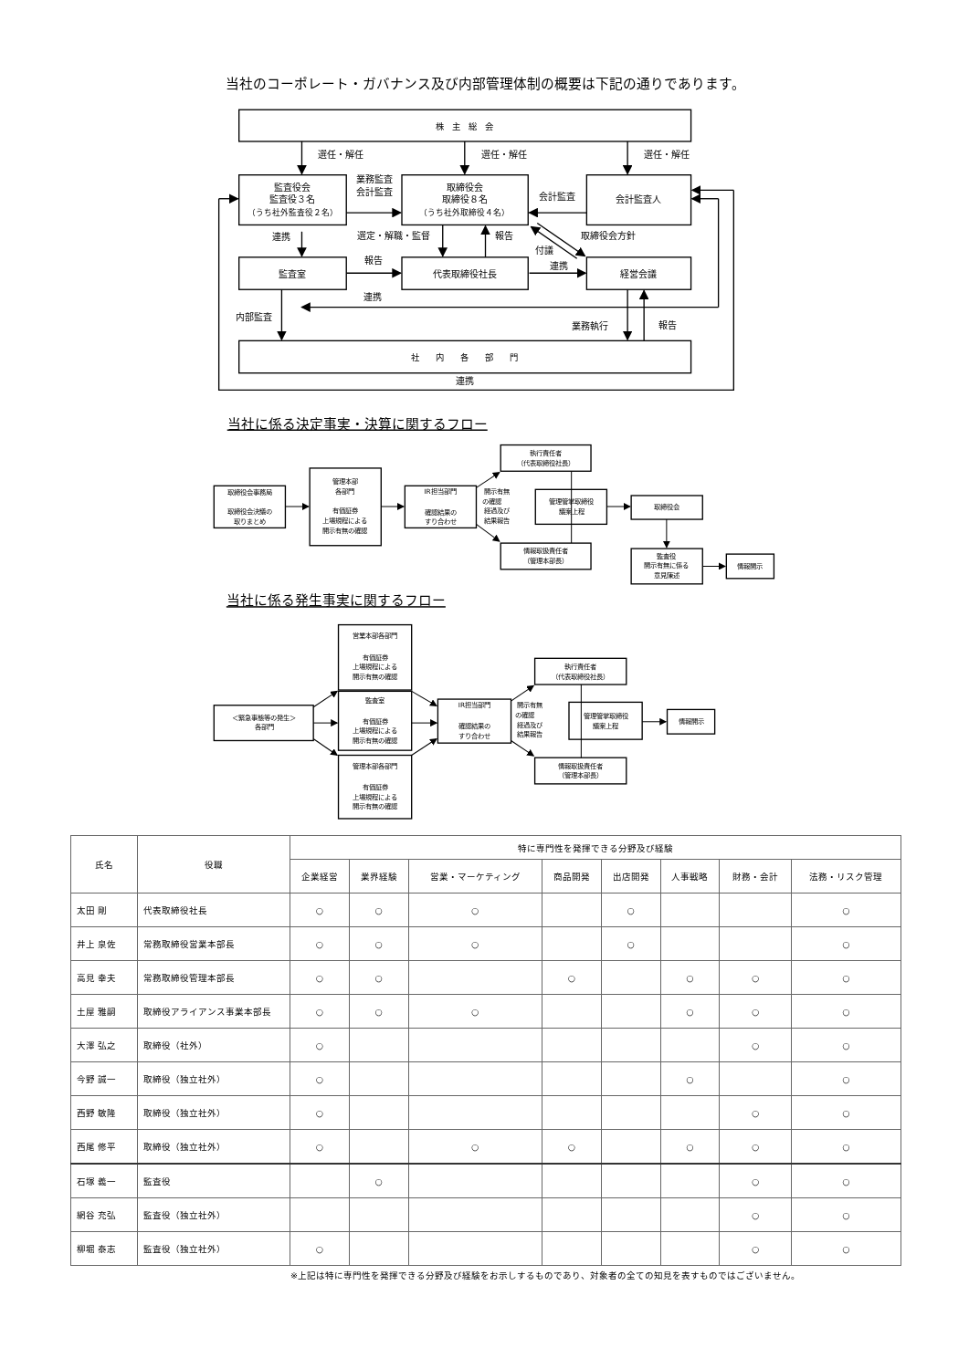株　主　総　会
選任・解任
選任・解任
選任・解任
監査役会
監査役３名
（うち社外監査役２名）
業務監査
会計監査
取締役会
取締役８名
（うち社外取締役４名）
会計監査
会計監査人
連携
選定・解職・監督
報告
取締役会方針
付議
報告
連携
監査室
代表取締役社長
経営会議
連携
内部監査
業務執行
報告
社　　内　　各　　部　　門
連携
当社のコーポレート・ガバナンス及び内部管理体制の概要は下記の通りであります。
当社に係る決定事実・決算に関するフロー
取締役会事務局
取締役会決議の
取りまとめ
管理本部
各部門
有価証券
上場規程による
開示有無の確認
IR担当部門
確認結果の
すり合わせ
開示有無
の確認
経過及び
結果報告
執行責任者
（代表取締役社長）
管理管掌取締役
議案上程
情報取扱責任者
（管理本部長）
取締役会
監査役
開示有無に係る
意見陳述
情報開示
当社に係る発生事実に関するフロー
＜緊急事態等の発生＞
各部門
営業本部各部門
有価証券
上場規程による
開示有無の確認
監査室
有価証券
上場規程による
開示有無の確認
管理本部各部門
有価証券
上場規程による
開示有無の確認
IR担当部門
確認結果の
すり合わせ
開示有無
の確認
経過及び
結果報告
執行責任者
（代表取締役社長）
管理管掌取締役
議案上程
情報取扱責任者
（管理本部長）
情報開示
| 氏名 | 役職 | 特に専門性を発揮できる分野及び経験 | | | | | | | |
| --- | --- | --- | --- | --- | --- | --- | --- | --- | --- |
| | | 企業経営 | 業界経験 | 営業・マーケティング | 商品開発 | 出店開発 | 人事戦略 | 財務・会計 | 法務・リスク管理 |
| 太田 剛 | 代表取締役社長 | ○ | ○ | ○ | | ○ | | | ○ |
| 井上 泉佐 | 常務取締役営業本部長 | ○ | ○ | ○ | | ○ | | | ○ |
| 高見 幸夫 | 常務取締役管理本部長 | ○ | ○ | | ○ | | ○ | ○ | ○ |
| 土屋 雅嗣 | 取締役アライアンス事業本部長 | ○ | ○ | ○ | | | ○ | ○ | ○ |
| 大澤 弘之 | 取締役（社外） | ○ | | | | | | ○ | ○ |
| 今野 誠一 | 取締役（独立社外） | ○ | | | | | ○ | | ○ |
| 西野 敏隆 | 取締役（独立社外） | ○ | | | | | | ○ | ○ |
| 西尾 修平 | 取締役（独立社外） | ○ | | ○ | ○ | | ○ | ○ | ○ |
| 石塚 義一 | 監査役 | | ○ | | | | | ○ | ○ |
| 網谷 充弘 | 監査役（独立社外） | | | | | | | ○ | ○ |
| 柳堀 泰志 | 監査役（独立社外） | ○ | | | | | | ○ | ○ |
※上記は特に専門性を発揮できる分野及び経験をお示しするものであり、対象者の全ての知見を表すものではございません。